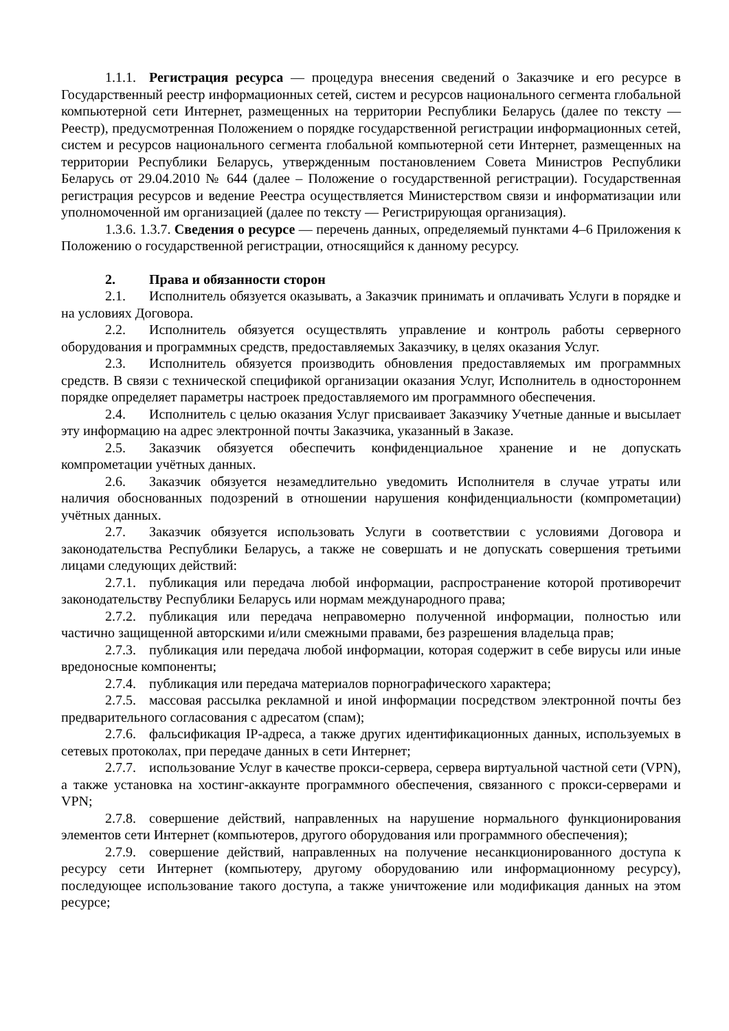1.1.1. Регистрация ресурса — процедура внесения сведений о Заказчике и его ресурсе в Государственный реестр информационных сетей, систем и ресурсов национального сегмента глобальной компьютерной сети Интернет, размещенных на территории Республики Беларусь (далее по тексту — Реестр), предусмотренная Положением о порядке государственной регистрации информационных сетей, систем и ресурсов национального сегмента глобальной компьютерной сети Интернет, размещенных на территории Республики Беларусь, утвержденным постановлением Совета Министров Республики Беларусь от 29.04.2010 № 644 (далее – Положение о государственной регистрации). Государственная регистрация ресурсов и ведение Реестра осуществляется Министерством связи и информатизации или уполномоченной им организацией (далее по тексту — Регистрирующая организация).
1.3.6. 1.3.7. Сведения о ресурсе — перечень данных, определяемый пунктами 4–6 Приложения к Положению о государственной регистрации, относящийся к данному ресурсу.
2. Права и обязанности сторон
2.1. Исполнитель обязуется оказывать, а Заказчик принимать и оплачивать Услуги в порядке и на условиях Договора.
2.2. Исполнитель обязуется осуществлять управление и контроль работы серверного оборудования и программных средств, предоставляемых Заказчику, в целях оказания Услуг.
2.3. Исполнитель обязуется производить обновления предоставляемых им программных средств. В связи с технической спецификой организации оказания Услуг, Исполнитель в одностороннем порядке определяет параметры настроек предоставляемого им программного обеспечения.
2.4. Исполнитель с целью оказания Услуг присваивает Заказчику Учетные данные и высылает эту информацию на адрес электронной почты Заказчика, указанный в Заказе.
2.5. Заказчик обязуется обеспечить конфиденциальное хранение и не допускать компрометации учётных данных.
2.6. Заказчик обязуется незамедлительно уведомить Исполнителя в случае утраты или наличия обоснованных подозрений в отношении нарушения конфиденциальности (компрометации) учётных данных.
2.7. Заказчик обязуется использовать Услуги в соответствии с условиями Договора и законодательства Республики Беларусь, а также не совершать и не допускать совершения третьими лицами следующих действий:
2.7.1. публикация или передача любой информации, распространение которой противоречит законодательству Республики Беларусь или нормам международного права;
2.7.2. публикация или передача неправомерно полученной информации, полностью или частично защищенной авторскими и/или смежными правами, без разрешения владельца прав;
2.7.3. публикация или передача любой информации, которая содержит в себе вирусы или иные вредоносные компоненты;
2.7.4. публикация или передача материалов порнографического характера;
2.7.5. массовая рассылка рекламной и иной информации посредством электронной почты без предварительного согласования с адресатом (спам);
2.7.6. фальсификация IP-адреса, а также других идентификационных данных, используемых в сетевых протоколах, при передаче данных в сети Интернет;
2.7.7. использование Услуг в качестве прокси-сервера, сервера виртуальной частной сети (VPN), а также установка на хостинг-аккаунте программного обеспечения, связанного с прокси-серверами и VPN;
2.7.8. совершение действий, направленных на нарушение нормального функционирования элементов сети Интернет (компьютеров, другого оборудования или программного обеспечения);
2.7.9. совершение действий, направленных на получение несанкционированного доступа к ресурсу сети Интернет (компьютеру, другому оборудованию или информационному ресурсу), последующее использование такого доступа, а также уничтожение или модификация данных на этом ресурсе;